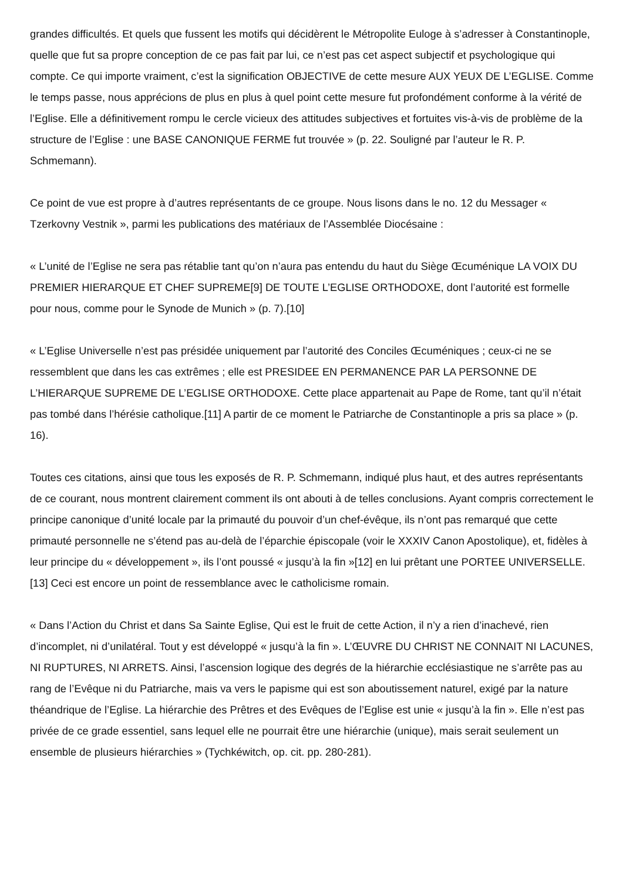grandes difficultés. Et quels que fussent les motifs qui décidèrent le Métropolite Euloge à s’adresser à Constantinople, quelle que fut sa propre conception de ce pas fait par lui, ce n’est pas cet aspect subjectif et psychologique qui compte. Ce qui importe vraiment, c’est la signification OBJECTIVE de cette mesure AUX YEUX DE L’EGLISE. Comme le temps passe, nous apprécions de plus en plus à quel point cette mesure fut profondément conforme à la vérité de l’Eglise. Elle a définitivement rompu le cercle vicieux des attitudes subjectives et fortuites vis-à-vis de problème de la structure de l’Eglise : une BASE CANONIQUE FERME fut trouvée » (p. 22. Souligné par l’auteur le R. P. Schmemann).
Ce point de vue est propre à d’autres représentants de ce groupe. Nous lisons dans le no. 12 du Messager « Tzerkovny Vestnik », parmi les publications des matériaux de l’Assemblée Diocésaine :
« L’unité de l’Eglise ne sera pas rétablie tant qu’on n’aura pas entendu du haut du Siège Œcuménique LA VOIX DU PREMIER HIERARQUE ET CHEF SUPREME[9] DE TOUTE L’EGLISE ORTHODOXE, dont l’autorité est formelle pour nous, comme pour le Synode de Munich » (p. 7).[10]
« L’Eglise Universelle n’est pas présidée uniquement par l’autorité des Conciles Œcuméniques ; ceux-ci ne se ressemblent que dans les cas extrêmes ; elle est PRESIDEE EN PERMANENCE PAR LA PERSONNE DE L’HIERARQUE SUPREME DE L’EGLISE ORTHODOXE. Cette place appartenait au Pape de Rome, tant qu’il n’était pas tombé dans l’hérésie catholique.[11] A partir de ce moment le Patriarche de Constantinople a pris sa place » (p. 16).
Toutes ces citations, ainsi que tous les exposés de R. P. Schmemann, indiqué plus haut, et des autres représentants de ce courant, nous montrent clairement comment ils ont abouti à de telles conclusions. Ayant compris correctement le principe canonique d’unité locale par la primauté du pouvoir d’un chef-évêque, ils n’ont pas remarqué que cette primauté personnelle ne s’étend pas au-delà de l’éparchie épiscopale (voir le XXXIV Canon Apostolique), et, fidèles à leur principe du « développement », ils l’ont poussé « jusqu’à la fin »[12] en lui prêtant une PORTEE UNIVERSELLE.[13] Ceci est encore un point de ressemblance avec le catholicisme romain.
« Dans l’Action du Christ et dans Sa Sainte Eglise, Qui est le fruit de cette Action, il n’y a rien d’inachevé, rien d’incomplet, ni d’unilatéral. Tout y est développé « jusqu’à la fin ». L’ŒUVRE DU CHRIST NE CONNAIT NI LACUNES, NI RUPTURES, NI ARRETS. Ainsi, l’ascension logique des degrés de la hiérarchie ecclésiastique ne s’arrête pas au rang de l’Evêque ni du Patriarche, mais va vers le papisme qui est son aboutissement naturel, exigé par la nature théandrique de l’Eglise. La hiérarchie des Prêtres et des Evêques de l’Eglise est unie « jusqu’à la fin ». Elle n’est pas privée de ce grade essentiel, sans lequel elle ne pourrait être une hiérarchie (unique), mais serait seulement un ensemble de plusieurs hiérarchies » (Tychkéwitch, op. cit. pp. 280-281).